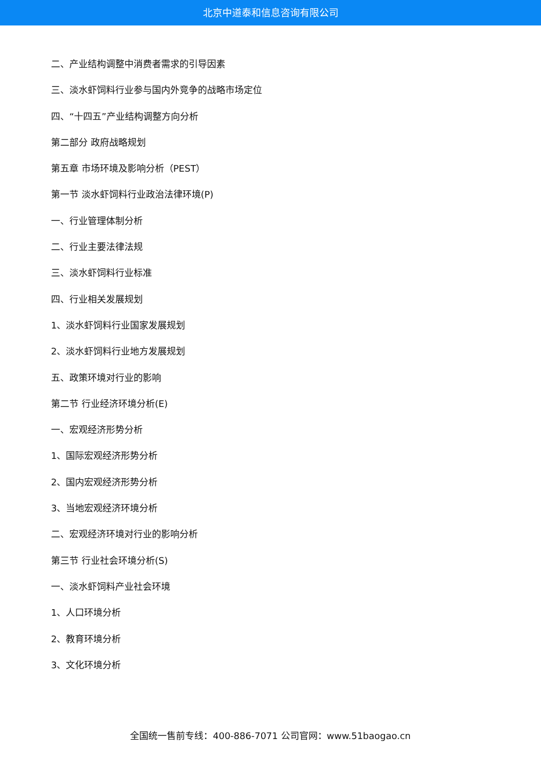北京中道泰和信息咨询有限公司
二、产业结构调整中消费者需求的引导因素
三、淡水虾饲料行业参与国内外竞争的战略市场定位
四、“十四五”产业结构调整方向分析
第二部分 政府战略规划
第五章 市场环境及影响分析（PEST）
第一节 淡水虾饲料行业政治法律环境(P)
一、行业管理体制分析
二、行业主要法律法规
三、淡水虾饲料行业标准
四、行业相关发展规划
1、淡水虾饲料行业国家发展规划
2、淡水虾饲料行业地方发展规划
五、政策环境对行业的影响
第二节 行业经济环境分析(E)
一、宏观经济形势分析
1、国际宏观经济形势分析
2、国内宏观经济形势分析
3、当地宏观经济环境分析
二、宏观经济环境对行业的影响分析
第三节 行业社会环境分析(S)
一、淡水虾饲料产业社会环境
1、人口环境分析
2、教育环境分析
3、文化环境分析
全国统一售前专线：400-886-7071 公司官网：www.51baogao.cn